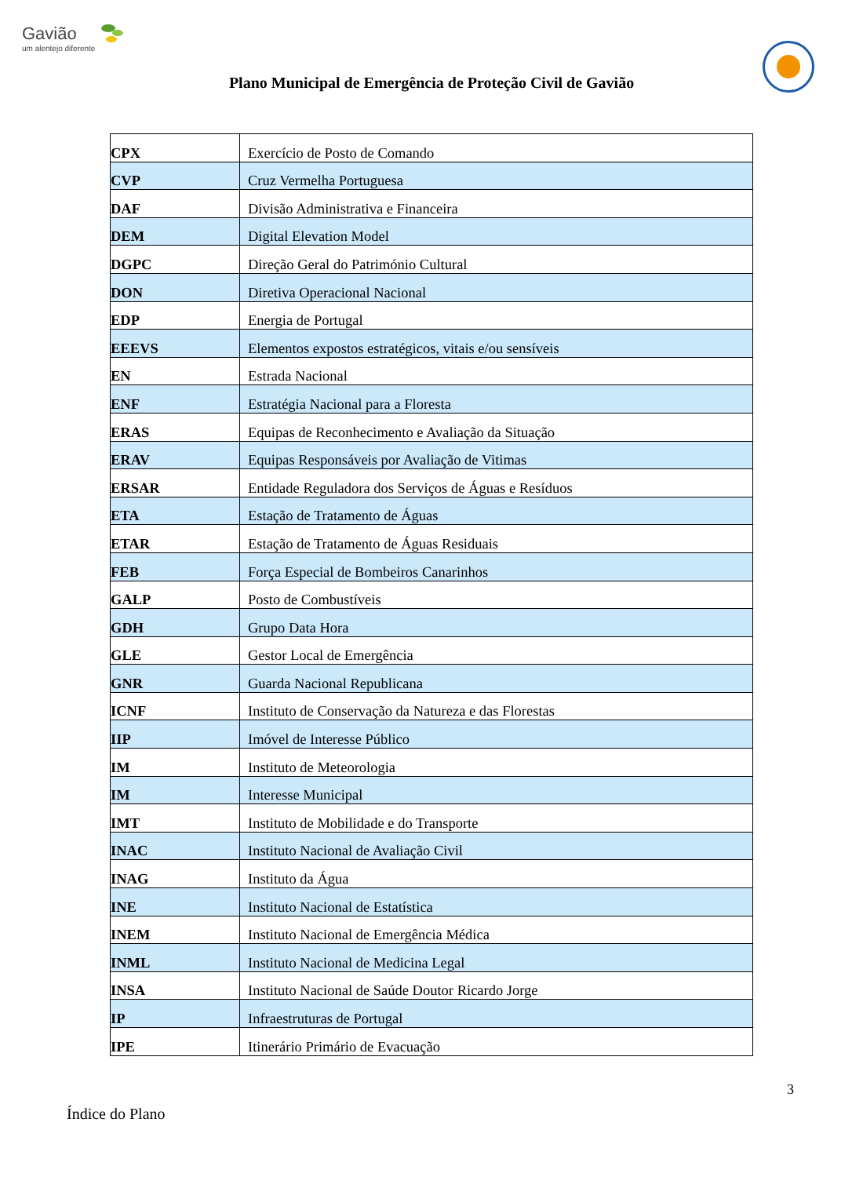Gavião
um alentejo diferente
Plano Municipal de Emergência de Proteção Civil de Gavião
| CPX | Exercício de Posto de Comando |
| CVP | Cruz Vermelha Portuguesa |
| DAF | Divisão Administrativa e Financeira |
| DEM | Digital Elevation Model |
| DGPC | Direção Geral do Património Cultural |
| DON | Diretiva Operacional Nacional |
| EDP | Energia de Portugal |
| EEEVS | Elementos expostos estratégicos, vitais e/ou sensíveis |
| EN | Estrada Nacional |
| ENF | Estratégia Nacional para a Floresta |
| ERAS | Equipas de Reconhecimento e Avaliação da Situação |
| ERAV | Equipas Responsáveis por Avaliação de Vitimas |
| ERSAR | Entidade Reguladora dos Serviços de Águas e Resíduos |
| ETA | Estação de Tratamento de Águas |
| ETAR | Estação de Tratamento de Águas Residuais |
| FEB | Força Especial de Bombeiros Canarinhos |
| GALP | Posto de Combustíveis |
| GDH | Grupo Data Hora |
| GLE | Gestor Local de Emergência |
| GNR | Guarda Nacional Republicana |
| ICNF | Instituto de Conservação da Natureza e das Florestas |
| IIP | Imóvel de Interesse Público |
| IM | Instituto de Meteorologia |
| IM | Interesse Municipal |
| IMT | Instituto de Mobilidade e do Transporte |
| INAC | Instituto Nacional de Avaliação Civil |
| INAG | Instituto da Água |
| INE | Instituto Nacional de Estatística |
| INEM | Instituto Nacional de Emergência Médica |
| INML | Instituto Nacional de Medicina Legal |
| INSA | Instituto Nacional de Saúde Doutor Ricardo Jorge |
| IP | Infraestruturas de Portugal |
| IPE | Itinerário Primário de Evacuação |
3
Índice do Plano